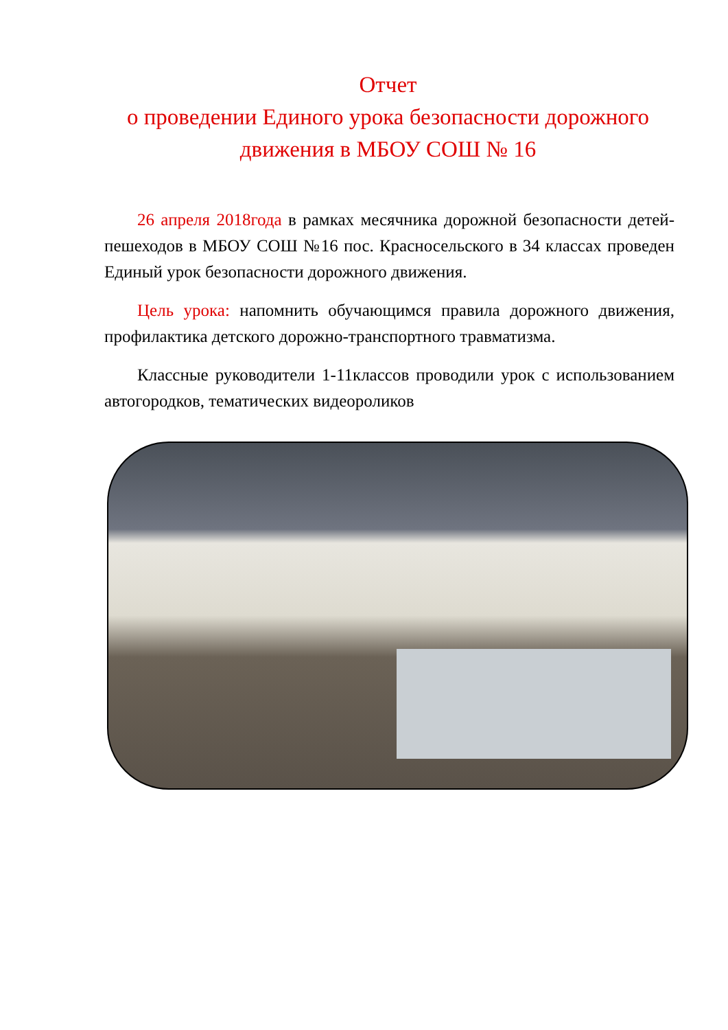Отчет
о проведении Единого урока безопасности дорожного движения в МБОУ СОШ № 16
26 апреля 2018года в рамках месячника дорожной безопасности детей-пешеходов в МБОУ СОШ №16 пос. Красносельского в 34 классах проведен Единый урок безопасности дорожного движения.
Цель урока: напомнить обучающимся правила дорожного движения, профилактика детского дорожно-транспортного травматизма.
Классные руководители 1-11классов проводили урок с использованием автогородков, тематических видеороликов